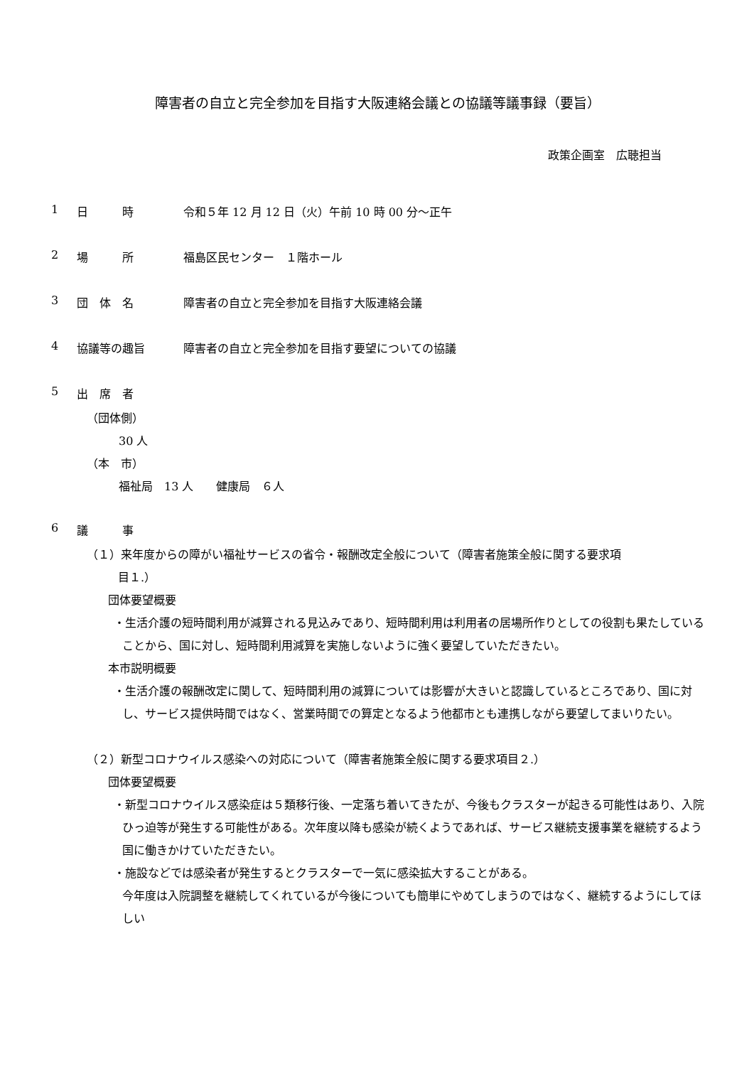障害者の自立と完全参加を目指す大阪連絡会議との協議等議事録（要旨）
政策企画室　広聴担当
1 日　　　時 令和５年 12 月 12 日（火）午前 10 時 00 分～正午
2 場　　　所 福島区民センター　１階ホール
3 団　体　名 障害者の自立と完全参加を目指す大阪連絡会議
4 協議等の趣旨 障害者の自立と完全参加を目指す要望についての協議
5 出　席　者
（団体側）
30 人
（本　市）
福祉局　13 人　　健康局　６人
6 議　　　事
（１）来年度からの障がい福祉サービスの省令・報酬改定全般について（障害者施策全般に関する要求項
目１.）
団体要望概要
・生活介護の短時間利用が減算される見込みであり、短時間利用は利用者の居場所作りとしての役割も果たしていることから、国に対し、短時間利用減算を実施しないように強く要望していただきたい。
本市説明概要
・生活介護の報酬改定に関して、短時間利用の減算については影響が大きいと認識しているところであり、国に対し、サービス提供時間ではなく、営業時間での算定となるよう他都市とも連携しながら要望してまいりたい。
（２）新型コロナウイルス感染への対応について（障害者施策全般に関する要求項目２.）
団体要望概要
・新型コロナウイルス感染症は５類移行後、一定落ち着いてきたが、今後もクラスターが起きる可能性はあり、入院ひっ迫等が発生する可能性がある。次年度以降も感染が続くようであれば、サービス継続支援事業を継続するよう国に働きかけていただきたい。
・施設などでは感染者が発生するとクラスターで一気に感染拡大することがある。
今年度は入院調整を継続してくれているが今後についても簡単にやめてしまうのではなく、継続するようにしてほしい